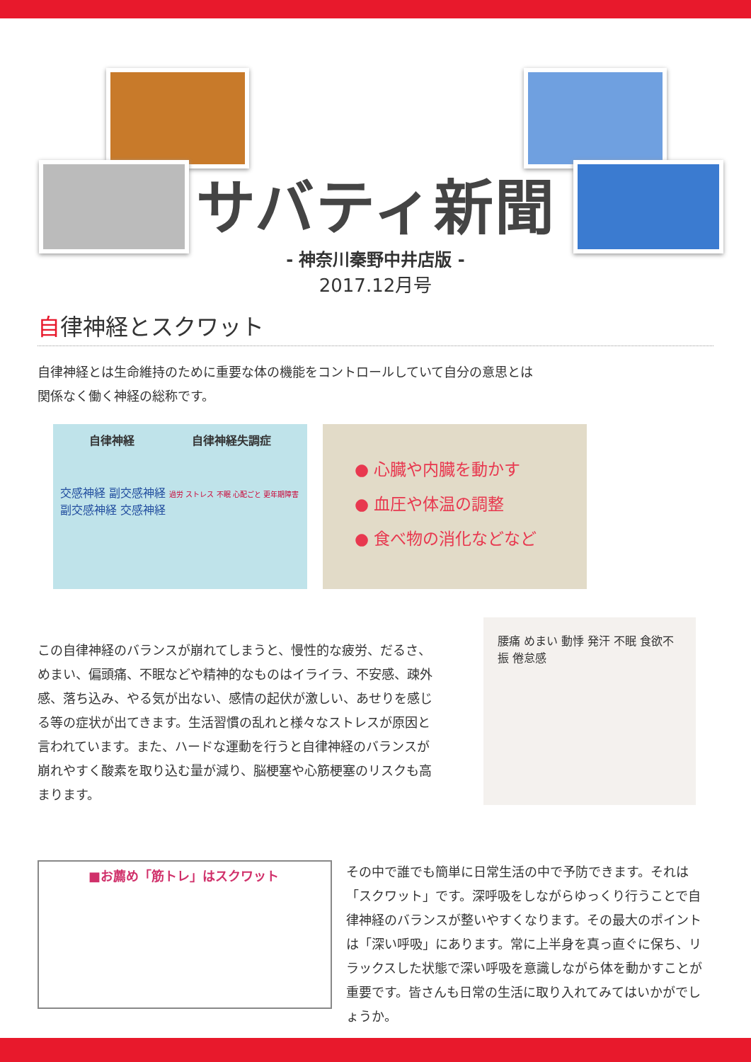サバティ新聞
- 神奈川秦野中井店版 -
2017.12月号
自律神経とスクワット
自律神経とは生命維持のために重要な体の機能をコントロールしていて自分の意思とは
関係なく働く神経の総称です。
自律神経 自律神経失調症
交感神経 副交感神経 過労 ストレス 不眠 心配ごと 更年期障害 副交感神経 交感神経
● 心臓や内臓を動かす
● 血圧や体温の調整
● 食べ物の消化などなど
この自律神経のバランスが崩れてしまうと、慢性的な疲労、だるさ、めまい、偏頭痛、不眠などや精神的なものはイライラ、不安感、疎外感、落ち込み、やる気が出ない、感情の起伏が激しい、あせりを感じる等の症状が出てきます。生活習慣の乱れと様々なストレスが原因と言われています。また、ハードな運動を行うと自律神経のバランスが崩れやすく酸素を取り込む量が減り、脳梗塞や心筋梗塞のリスクも高まります。
腰痛 めまい 動悸 発汗 不眠 食欲不振 倦怠感
■お薦め「筋トレ」はスクワット
その中で誰でも簡単に日常生活の中で予防できます。それは「スクワット」です。深呼吸をしながらゆっくり行うことで自律神経のバランスが整いやすくなります。その最大のポイントは「深い呼吸」にあります。常に上半身を真っ直ぐに保ち、リラックスした状態で深い呼吸を意識しながら体を動かすことが重要です。皆さんも日常の生活に取り入れてみてはいかがでしょうか。